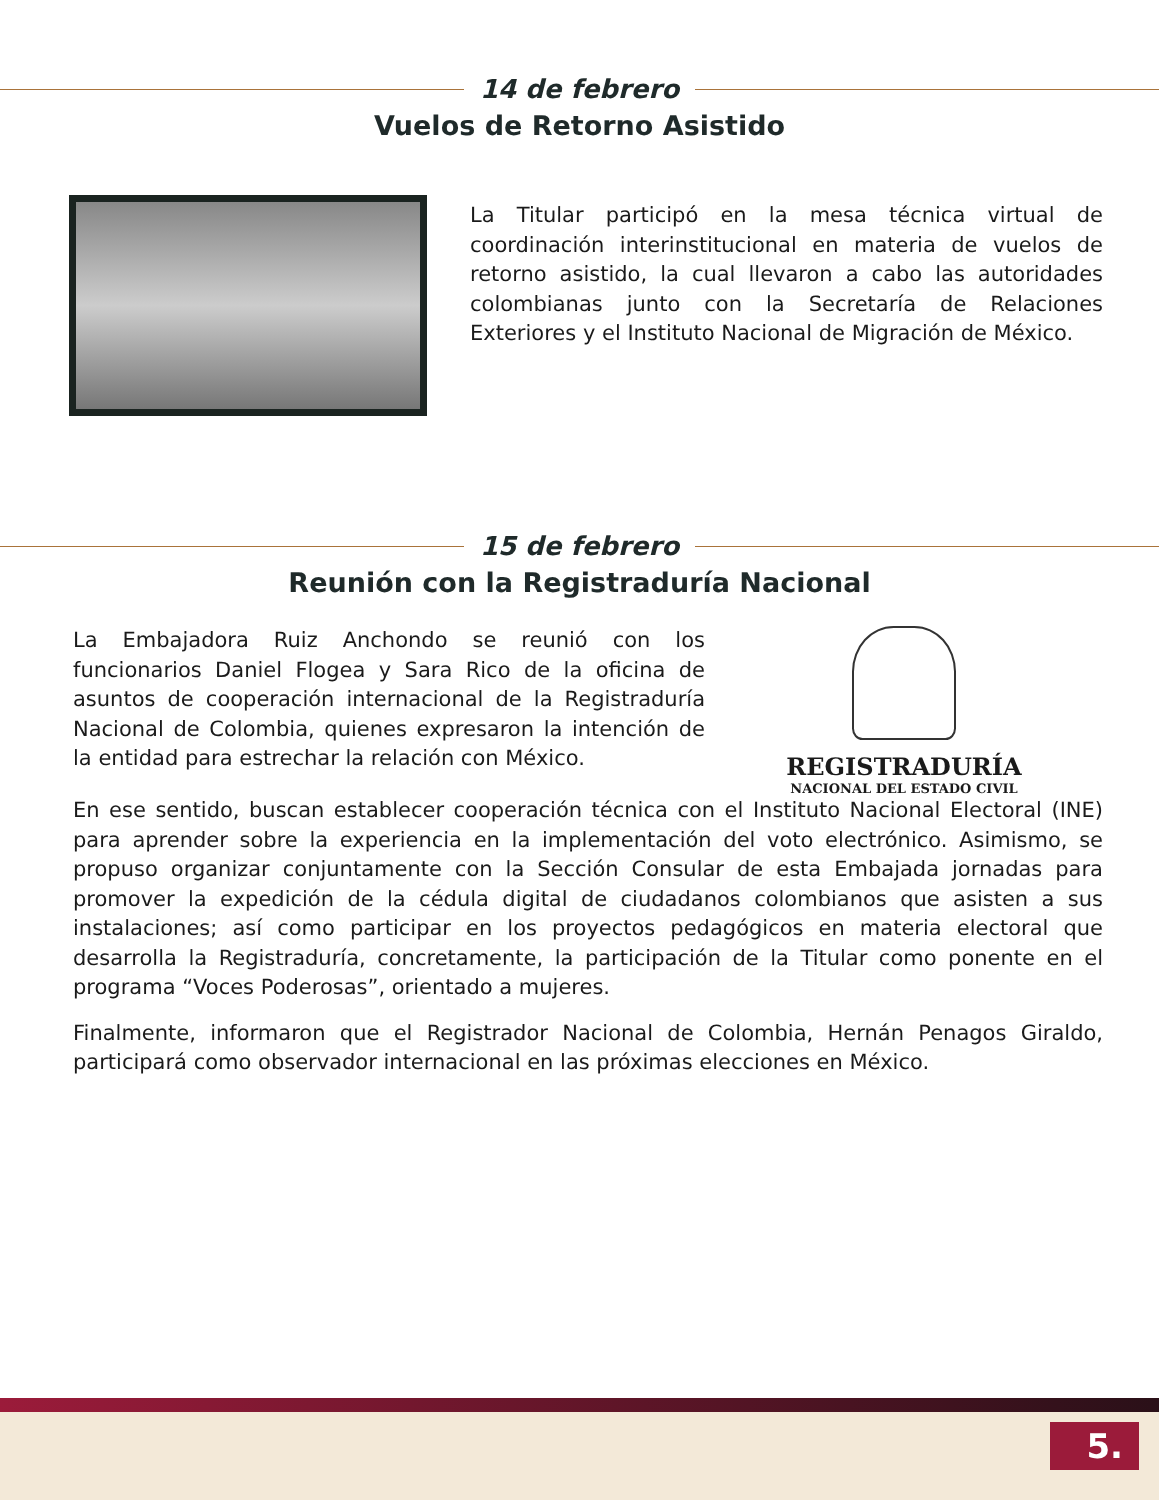14 de febrero
Vuelos de Retorno Asistido
La Titular participó en la mesa técnica virtual de coordinación interinstitucional en materia de vuelos de retorno asistido, la cual llevaron a cabo las autoridades colombianas junto con la Secretaría de Relaciones Exteriores y el Instituto Nacional de Migración de México.
15 de febrero
Reunión con la Registraduría Nacional
La Embajadora Ruiz Anchondo se reunió con los funcionarios Daniel Flogea y Sara Rico de la oficina de asuntos de cooperación internacional de la Registraduría Nacional de Colombia, quienes expresaron la intención de la entidad para estrechar la relación con México.
REGISTRADURÍA
NACIONAL DEL ESTADO CIVIL
En ese sentido, buscan establecer cooperación técnica con el Instituto Nacional Electoral (INE) para aprender sobre la experiencia en la implementación del voto electrónico. Asimismo, se propuso organizar conjuntamente con la Sección Consular de esta Embajada jornadas para promover la expedición de la cédula digital de ciudadanos colombianos que asisten a sus instalaciones; así como participar en los proyectos pedagógicos en materia electoral que desarrolla la Registraduría, concretamente, la participación de la Titular como ponente en el programa “Voces Poderosas”, orientado a mujeres.
Finalmente, informaron que el Registrador Nacional de Colombia, Hernán Penagos Giraldo, participará como observador internacional en las próximas elecciones en México.
5.